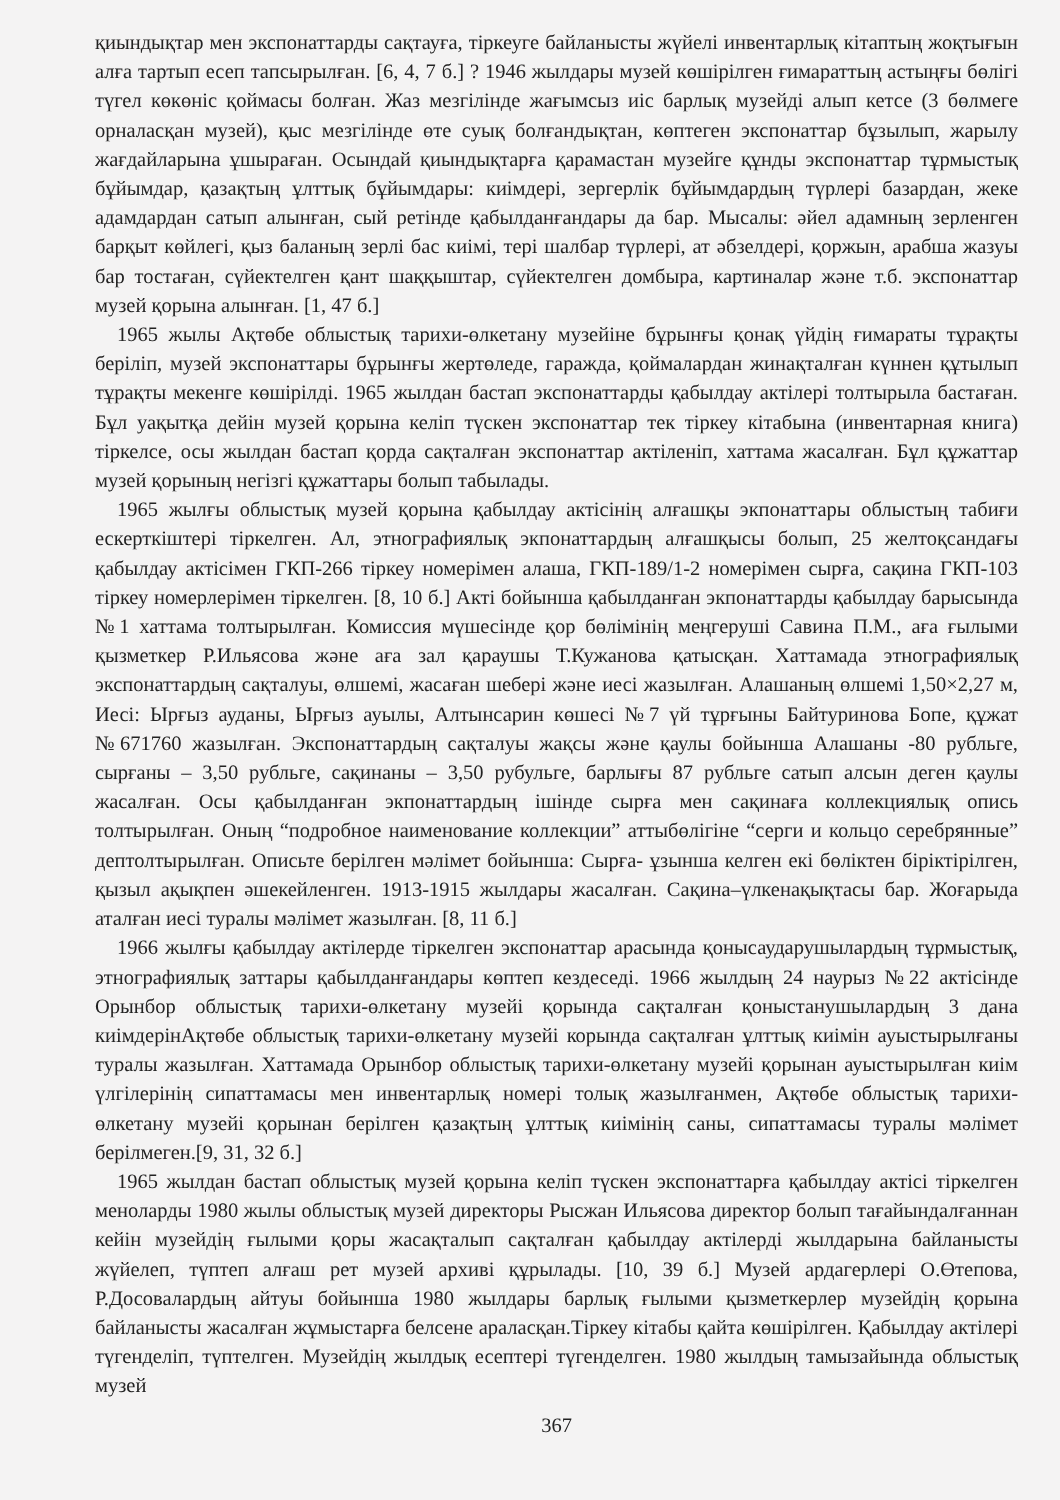қиындықтар мен экспонаттарды сақтауға, тіркеуге байланысты жүйелі инвентарлық кітаптың жоқтығын алға тартып есеп тапсырылған. [6, 4, 7 б.] ? 1946 жылдары музей көшірілген ғимараттың астыңғы бөлігі түгел көкөніс қоймасы болған. Жаз мезгілінде жағымсыз иіс барлық музейді алып кетсе (3 бөлмеге орналасқан музей), қыс мезгілінде өте суық болғандықтан, көптеген экспонаттар бұзылып, жарылу жағдайларына ұшыраған. Осындай қиындықтарға қарамастан музейге құнды экспонаттар тұрмыстық бұйымдар, қазақтың ұлттық бұйымдары: киімдері, зергерлік бұйымдардың түрлері базардан, жеке адамдардан сатып алынған, сый ретінде қабылданғандары да бар. Мысалы: әйел адамның зерленген барқыт көйлегі, қыз баланың зерлі бас киімі, тері шалбар түрлері, ат әбзелдері, қоржын, арабша жазуы бар тостаған, сүйектелген қант шаққыштар, сүйектелген домбыра, картиналар және т.б. экспонаттар музей қорына алынған. [1, 47 б.]
1965 жылы Ақтөбе облыстық тарихи-өлкетану музейіне бұрынғы қонақ үйдің ғимараты тұрақты беріліп, музей экспонаттары бұрынғы жертөледе, гаражда, қоймалардан жинақталған күннен құтылып тұрақты мекенге көшірілді. 1965 жылдан бастап экспонаттарды қабылдау актілері толтырыла бастаған. Бұл уақытқа дейін музей қорына келіп түскен экспонаттар тек тіркеу кітабына (инвентарная книга) тіркелсе, осы жылдан бастап қорда сақталған экспонаттар актіленіп, хаттама жасалған. Бұл құжаттар музей қорының негізгі құжаттары болып табылады.
1965 жылғы облыстық музей қорына қабылдау актісінің алғашқы экпонаттары облыстың табиғи ескерткіштері тіркелген. Ал, этнографиялық экпонаттардың алғашқысы болып, 25 желтоқсандағы қабылдау актісімен ГКП-266 тіркеу номерімен алаша, ГКП-189/1-2 номерімен сырға, сақина ГКП-103 тіркеу номерлерімен тіркелген. [8, 10 б.] Акті бойынша қабылданған экпонаттарды қабылдау барысында №1 хаттама толтырылған. Комиссия мүшесінде қор бөлімінің меңгеруші Савина П.М., аға ғылыми қызметкер Р.Ильясова және аға зал қараушы Т.Кужанова қатысқан. Хаттамада этнографиялық экспонаттардың сақталуы, өлшемі, жасаған шебері және иесі жазылған. Алашаның өлшемі 1,50×2,27 м, Иесі: Ырғыз ауданы, Ырғыз ауылы, Алтынсарин көшесі №7 үй тұрғыны Байтуринова Бопе, құжат №671760 жазылған. Экспонаттардың сақталуы жақсы және қаулы бойынша Алашаны -80 рубльге, сырғаны – 3,50 рубльге, сақинаны – 3,50 рубульге, барлығы 87 рубльге сатып алсын деген қаулы жасалған. Осы қабылданған экпонаттардың ішінде сырға мен сақинаға коллекциялық опись толтырылған. Оның “подробное наименование коллекции” аттыбөлігіне “серги и кольцо серебрянные” дептолтырылған. Описьте берілген мәлімет бойынша: Сырға- ұзынша келген екі бөліктен біріктірілген, қызыл ақықпен әшекейленген. 1913-1915 жылдары жасалған. Сақина–үлкенақықтасы бар. Жоғарыда аталған иесі туралы мәлімет жазылған. [8, 11 б.]
1966 жылғы қабылдау актілерде тіркелген экспонаттар арасында қонысаударушылардың тұрмыстық, этнографиялық заттары қабылданғандары көптеп кездеседі. 1966 жылдың 24 наурыз №22 актісінде Орынбор облыстық тарихи-өлкетану музейі қорында сақталған қоныстанушылардың 3 дана киімдерінАқтөбе облыстық тарихи-өлкетану музейі корында сақталған ұлттық киімін ауыстырылғаны туралы жазылған. Хаттамада Орынбор облыстық тарихи-өлкетану музейі қорынан ауыстырылған киім үлгілерінің сипаттамасы мен инвентарлық номері толық жазылғанмен, Ақтөбе облыстық тарихи-өлкетану музейі қорынан берілген қазақтың ұлттық киімінің саны, сипаттамасы туралы мәлімет берілмеген.[9, 31, 32 б.]
1965 жылдан бастап облыстық музей қорына келіп түскен экспонаттарға қабылдау актісі тіркелген меноларды 1980 жылы облыстық музей директоры Рысжан Ильясова директор болып тағайындалғаннан кейін музейдің ғылыми қоры жасақталып сақталған қабылдау актілерді жылдарына байланысты жүйелеп, түптеп алғаш рет музей архиві құрылады. [10, 39 б.] Музей ардагерлері О.Өтепова, Р.Досовалардың айтуы бойынша 1980 жылдары барлық ғылыми қызметкерлер музейдің қорына байланысты жасалған жұмыстарға белсене араласқан.Тіркеу кітабы қайта көшірілген. Қабылдау актілері түгенделіп, түптелген. Музейдің жылдық есептері түгенделген. 1980 жылдың тамызайында облыстық музей
367